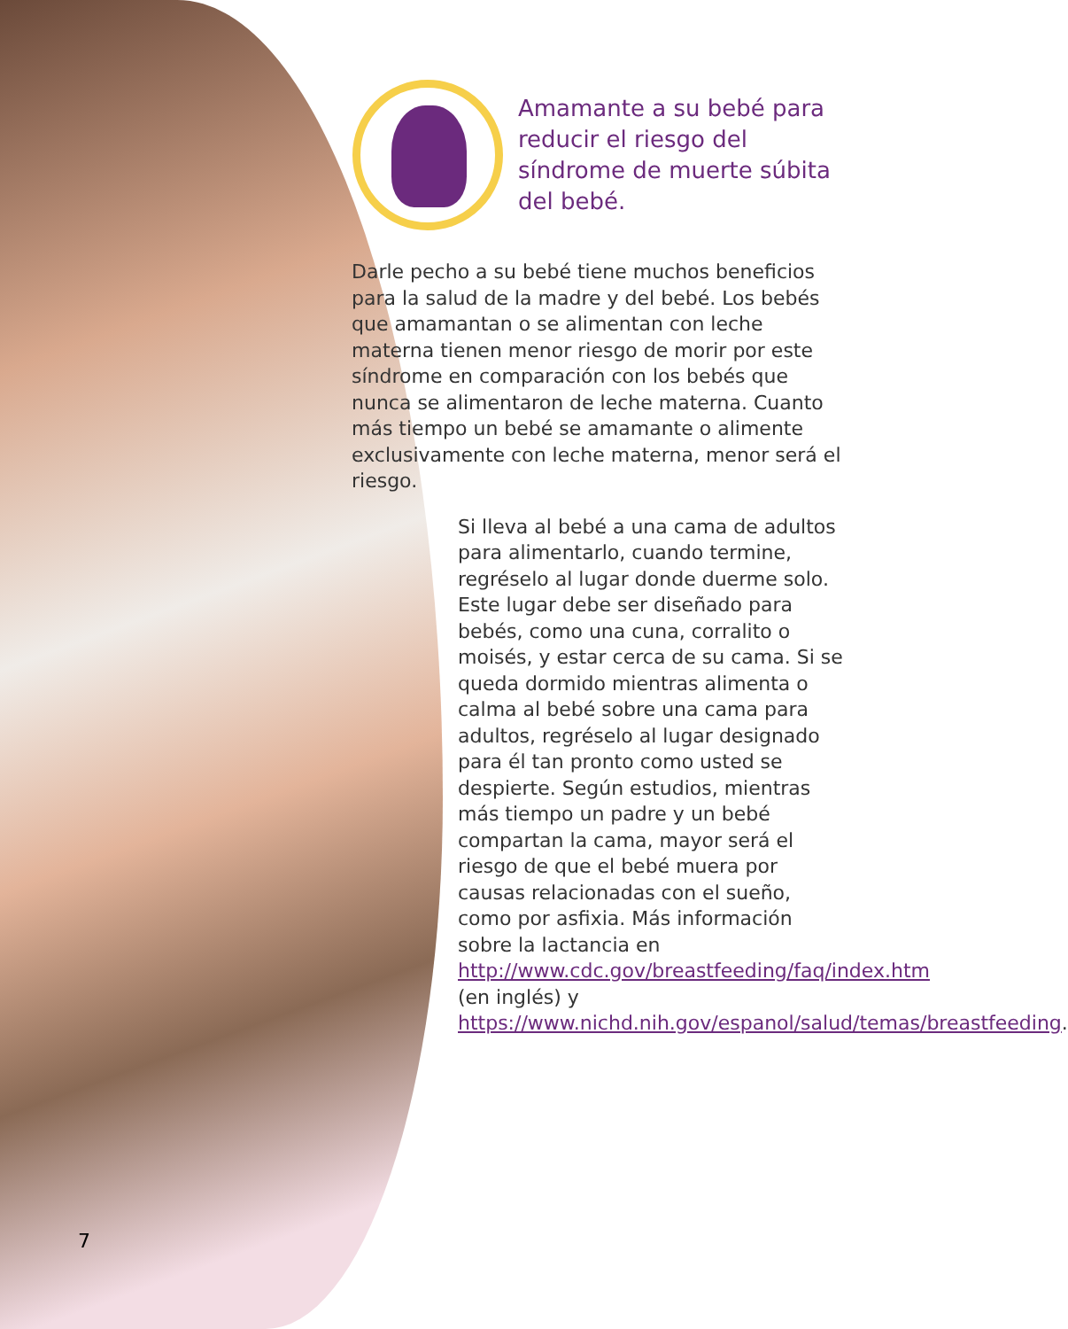Amamante a su bebé para reducir el riesgo del síndrome de muerte súbita del bebé.
Darle pecho a su bebé tiene muchos beneficios para la salud de la madre y del bebé. Los bebés que amamantan o se alimentan con leche materna tienen menor riesgo de morir por este síndrome en comparación con los bebés que nunca se alimentaron de leche materna. Cuanto más tiempo un bebé se amamante o alimente exclusivamente con leche materna, menor será el riesgo.
Si lleva al bebé a una cama de adultos para alimentarlo, cuando termine, regréselo al lugar donde duerme solo. Este lugar debe ser diseñado para bebés, como una cuna, corralito o moisés, y estar cerca de su cama. Si se queda dormido mientras alimenta o calma al bebé sobre una cama para adultos, regréselo al lugar designado para él tan pronto como usted se despierte. Según estudios, mientras más tiempo un padre y un bebé compartan la cama, mayor será el riesgo de que el bebé muera por causas relacionadas con el sueño, como por asfixia. Más información sobre la lactancia en http://www.cdc.gov/breastfeeding/faq/index.htm (en inglés) y https://www.nichd.nih.gov/espanol/salud/temas/breastfeeding.
7